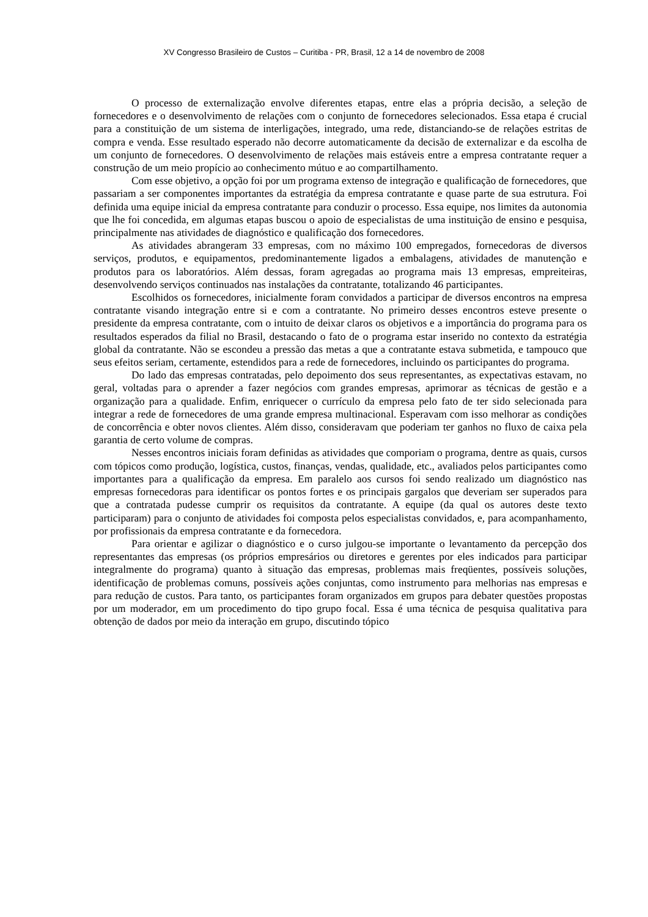XV Congresso Brasileiro de Custos – Curitiba - PR, Brasil, 12 a 14 de novembro de 2008
O processo de externalização envolve diferentes etapas, entre elas a própria decisão, a seleção de fornecedores e o desenvolvimento de relações com o conjunto de fornecedores selecionados. Essa etapa é crucial para a constituição de um sistema de interligações, integrado, uma rede, distanciando-se de relações estritas de compra e venda. Esse resultado esperado não decorre automaticamente da decisão de externalizar e da escolha de um conjunto de fornecedores. O desenvolvimento de relações mais estáveis entre a empresa contratante requer a construção de um meio propício ao conhecimento mútuo e ao compartilhamento.
Com esse objetivo, a opção foi por um programa extenso de integração e qualificação de fornecedores, que passariam a ser componentes importantes da estratégia da empresa contratante e quase parte de sua estrutura. Foi definida uma equipe inicial da empresa contratante para conduzir o processo. Essa equipe, nos limites da autonomia que lhe foi concedida, em algumas etapas buscou o apoio de especialistas de uma instituição de ensino e pesquisa, principalmente nas atividades de diagnóstico e qualificação dos fornecedores.
As atividades abrangeram 33 empresas, com no máximo 100 empregados, fornecedoras de diversos serviços, produtos, e equipamentos, predominantemente ligados a embalagens, atividades de manutenção e produtos para os laboratórios. Além dessas, foram agregadas ao programa mais 13 empresas, empreiteiras, desenvolvendo serviços continuados nas instalações da contratante, totalizando 46 participantes.
Escolhidos os fornecedores, inicialmente foram convidados a participar de diversos encontros na empresa contratante visando integração entre si e com a contratante. No primeiro desses encontros esteve presente o presidente da empresa contratante, com o intuito de deixar claros os objetivos e a importância do programa para os resultados esperados da filial no Brasil, destacando o fato de o programa estar inserido no contexto da estratégia global da contratante. Não se escondeu a pressão das metas a que a contratante estava submetida, e tampouco que seus efeitos seriam, certamente, estendidos para a rede de fornecedores, incluindo os participantes do programa.
Do lado das empresas contratadas, pelo depoimento dos seus representantes, as expectativas estavam, no geral, voltadas para o aprender a fazer negócios com grandes empresas, aprimorar as técnicas de gestão e a organização para a qualidade. Enfim, enriquecer o currículo da empresa pelo fato de ter sido selecionada para integrar a rede de fornecedores de uma grande empresa multinacional. Esperavam com isso melhorar as condições de concorrência e obter novos clientes. Além disso, consideravam que poderiam ter ganhos no fluxo de caixa pela garantia de certo volume de compras.
Nesses encontros iniciais foram definidas as atividades que comporiam o programa, dentre as quais, cursos com tópicos como produção, logística, custos, finanças, vendas, qualidade, etc., avaliados pelos participantes como importantes para a qualificação da empresa. Em paralelo aos cursos foi sendo realizado um diagnóstico nas empresas fornecedoras para identificar os pontos fortes e os principais gargalos que deveriam ser superados para que a contratada pudesse cumprir os requisitos da contratante. A equipe (da qual os autores deste texto participaram) para o conjunto de atividades foi composta pelos especialistas convidados, e, para acompanhamento, por profissionais da empresa contratante e da fornecedora.
Para orientar e agilizar o diagnóstico e o curso julgou-se importante o levantamento da percepção dos representantes das empresas (os próprios empresários ou diretores e gerentes por eles indicados para participar integralmente do programa) quanto à situação das empresas, problemas mais freqüentes, possíveis soluções, identificação de problemas comuns, possíveis ações conjuntas, como instrumento para melhorias nas empresas e para redução de custos. Para tanto, os participantes foram organizados em grupos para debater questões propostas por um moderador, em um procedimento do tipo grupo focal. Essa é uma técnica de pesquisa qualitativa para obtenção de dados por meio da interação em grupo, discutindo tópico